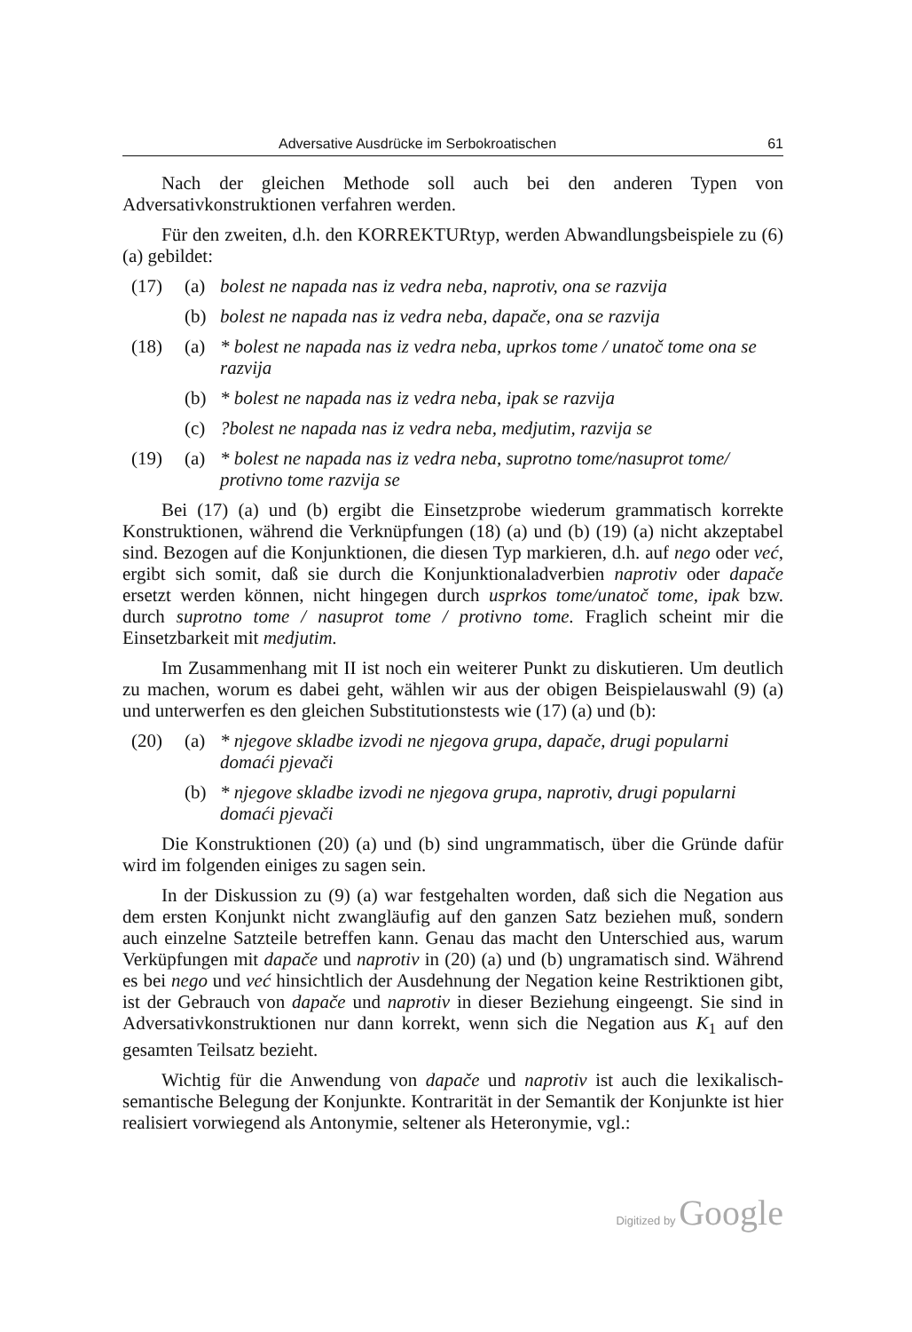Adversative Ausdrücke im Serbokroatischen 61
Nach der gleichen Methode soll auch bei den anderen Typen von Adversativkonstruktionen verfahren werden.
Für den zweiten, d.h. den KORREKTURtyp, werden Abwandlungsbeispiele zu (6) (a) gebildet:
(17) (a) bolest ne napada nas iz vedra neba, naprotiv, ona se razvija
(b) bolest ne napada nas iz vedra neba, dapače, ona se razvija
(18) (a) * bolest ne napada nas iz vedra neba, uprkos tome / unatoč tome ona se razvija
(b) * bolest ne napada nas iz vedra neba, ipak se razvija
(c)?bolest ne napada nas iz vedra neba, medjutim, razvija se
(19) (a) * bolest ne napada nas iz vedra neba, suprotno tome/nasuprot tome/ protivno tome razvija se
Bei (17) (a) und (b) ergibt die Einsetzprobe wiederum grammatisch korrekte Konstruktionen, während die Verknüpfungen (18) (a) und (b) (19) (a) nicht akzeptabel sind. Bezogen auf die Konjunktionen, die diesen Typ markieren, d.h. auf nego oder već, ergibt sich somit, daß sie durch die Konjunktionaladverbien naprotiv oder dapače ersetzt werden können, nicht hingegen durch usprkos tome/unatoč tome, ipak bzw. durch suprotno tome / nasuprot tome / protivno tome. Fraglich scheint mir die Einsetzbarkeit mit medjutim.
Im Zusammenhang mit II ist noch ein weiterer Punkt zu diskutieren. Um deutlich zu machen, worum es dabei geht, wählen wir aus der obigen Beispielauswahl (9) (a) und unterwerfen es den gleichen Substitutionstests wie (17) (a) und (b):
(20) (a) * njegove skladbe izvodi ne njegova grupa, dapače, drugi popularni domaći pjevači
(b) * njegove skladbe izvodi ne njegova grupa, naprotiv, drugi popularni domaći pjevači
Die Konstruktionen (20) (a) und (b) sind ungrammatisch, über die Gründe dafür wird im folgenden einiges zu sagen sein.
In der Diskussion zu (9) (a) war festgehalten worden, daß sich die Negation aus dem ersten Konjunkt nicht zwangläufig auf den ganzen Satz beziehen muß, sondern auch einzelne Satzteile betreffen kann. Genau das macht den Unterschied aus, warum Verküpfungen mit dapače und naprotiv in (20) (a) und (b) ungramatisch sind. Während es bei nego und već hinsichtlich der Ausdehnung der Negation keine Restriktionen gibt, ist der Gebrauch von dapače und naprotiv in dieser Beziehung eingeengt. Sie sind in Adversativkonstruktionen nur dann korrekt, wenn sich die Negation aus K<sub>1</sub> auf den gesamten Teilsatz bezieht.
Wichtig für die Anwendung von dapače und naprotiv ist auch die lexikalisch-semantische Belegung der Konjunkte. Kontrarität in der Semantik der Konjunkte ist hier realisiert vorwiegend als Antonymie, seltener als Heteronymie, vgl.:
Digitized by Google